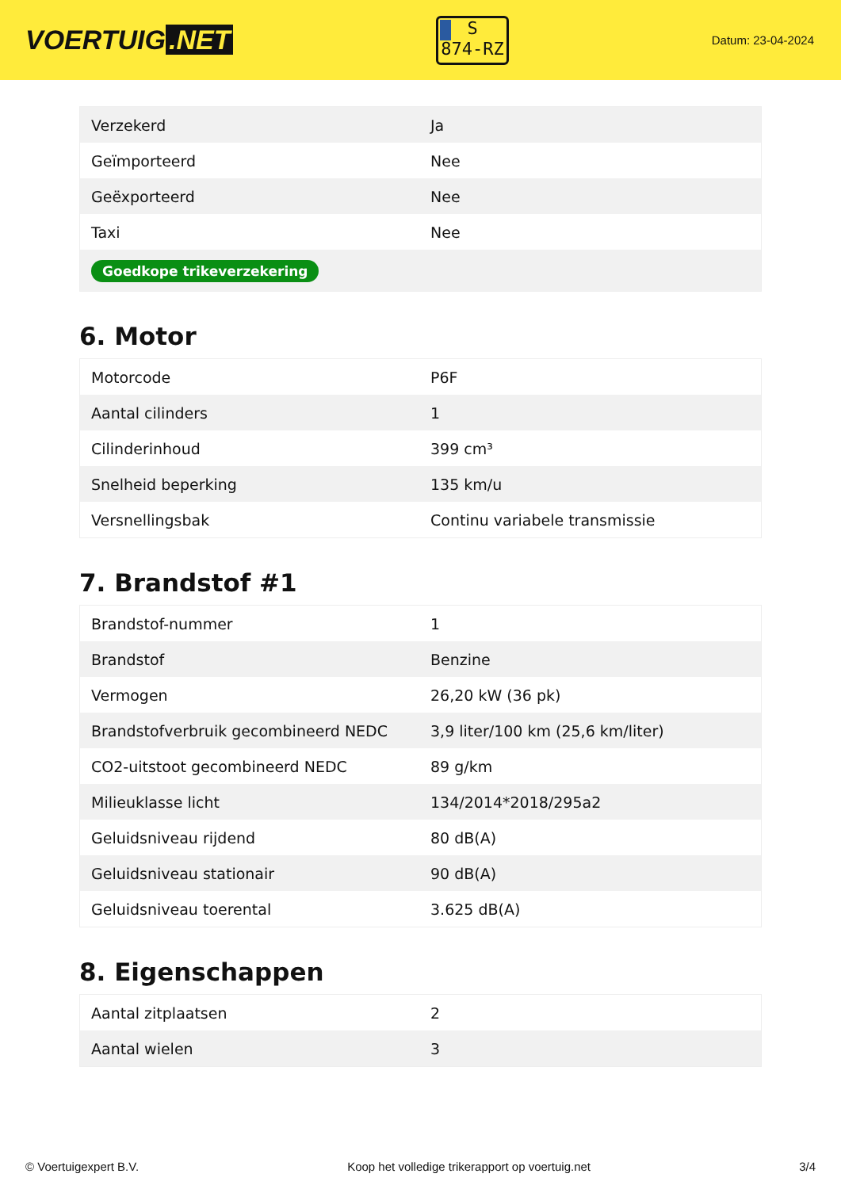VOERTUIG.NET
S
874-RZ
Datum: 23-04-2024
| Verzekerd | Ja |
| Geïmporteerd | Nee |
| Geëxporteerd | Nee |
| Taxi | Nee |
| Goedkope trikeverzekering | |
6. Motor
| Motorcode | P6F |
| Aantal cilinders | 1 |
| Cilinderinhoud | 399 cm³ |
| Snelheid beperking | 135 km/u |
| Versnellingsbak | Continu variabele transmissie |
7. Brandstof #1
| Brandstof-nummer | 1 |
| Brandstof | Benzine |
| Vermogen | 26,20 kW (36 pk) |
| Brandstofverbruik gecombineerd NEDC | 3,9 liter/100 km (25,6 km/liter) |
| CO2-uitstoot gecombineerd NEDC | 89 g/km |
| Milieuklasse licht | 134/2014*2018/295a2 |
| Geluidsniveau rijdend | 80 dB(A) |
| Geluidsniveau stationair | 90 dB(A) |
| Geluidsniveau toerental | 3.625 dB(A) |
8. Eigenschappen
| Aantal zitplaatsen | 2 |
| Aantal wielen | 3 |
© Voertuigexpert B.V. Koop het volledige trikerapport op voertuig.net 3/4